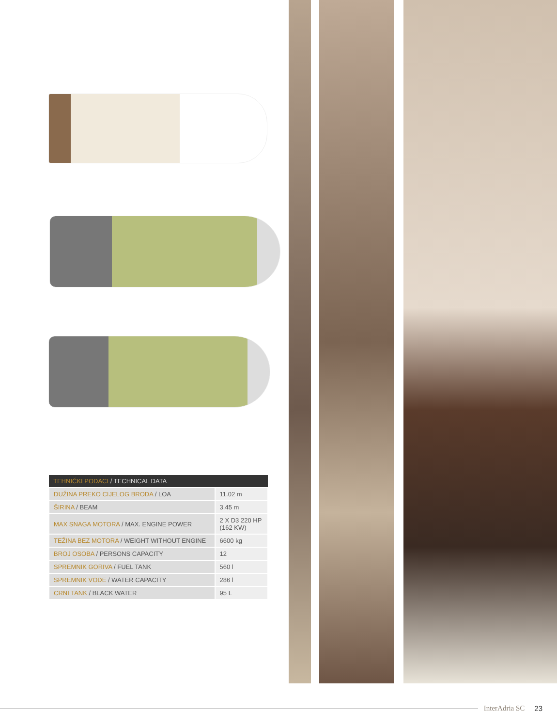| TEHNIČKI PODACI / TECHNICAL DATA | |
| --- | --- |
| DUŽINA PREKO CIJELOG BRODA / LOA | 11.02 m |
| ŠIRINA / BEAM | 3.45 m |
| MAX SNAGA MOTORA / MAX. ENGINE POWER | 2 X D3 220 HP (162 KW) |
| TEŽINA BEZ MOTORA / WEIGHT WITHOUT ENGINE | 6600 kg |
| BROJ OSOBA / PERSONS CAPACITY | 12 |
| SPREMNIK GORIVA / FUEL TANK | 560 l |
| SPREMNIK VODE / WATER CAPACITY | 286 l |
| CRNI TANK / BLACK WATER | 95 L |
InterAdria SC 23